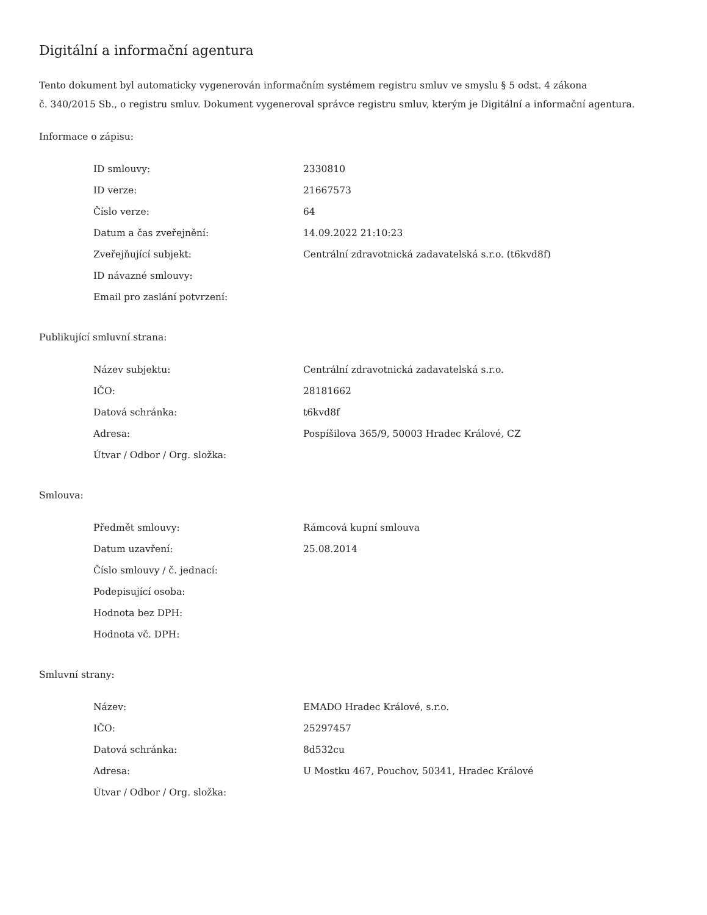Digitální a informační agentura
Tento dokument byl automaticky vygenerován informačním systémem registru smluv ve smyslu § 5 odst. 4 zákona
č. 340/2015 Sb., o registru smluv. Dokument vygeneroval správce registru smluv, kterým je Digitální a informační agentura.
Informace o zápisu:
| ID smlouvy: | 2330810 |
| ID verze: | 21667573 |
| Číslo verze: | 64 |
| Datum a čas zveřejnění: | 14.09.2022 21:10:23 |
| Zveřejňující subjekt: | Centrální zdravotnická zadavatelská s.r.o. (t6kvd8f) |
| ID návazné smlouvy: | |
| Email pro zaslání potvrzení: | |
Publikující smluvní strana:
| Název subjektu: | Centrální zdravotnická zadavatelská s.r.o. |
| IČO: | 28181662 |
| Datová schránka: | t6kvd8f |
| Adresa: | Pospíšilova 365/9, 50003 Hradec Králové, CZ |
| Útvar / Odbor / Org. složka: | |
Smlouva:
| Předmět smlouvy: | Rámcová kupní smlouva |
| Datum uzavření: | 25.08.2014 |
| Číslo smlouvy / č. jednací: | |
| Podepisující osoba: | |
| Hodnota bez DPH: | |
| Hodnota vč. DPH: | |
Smluvní strany:
| Název: | EMADO Hradec Králové, s.r.o. |
| IČO: | 25297457 |
| Datová schránka: | 8d532cu |
| Adresa: | U Mostku 467, Pouchov, 50341, Hradec Králové |
| Útvar / Odbor / Org. složka: | |